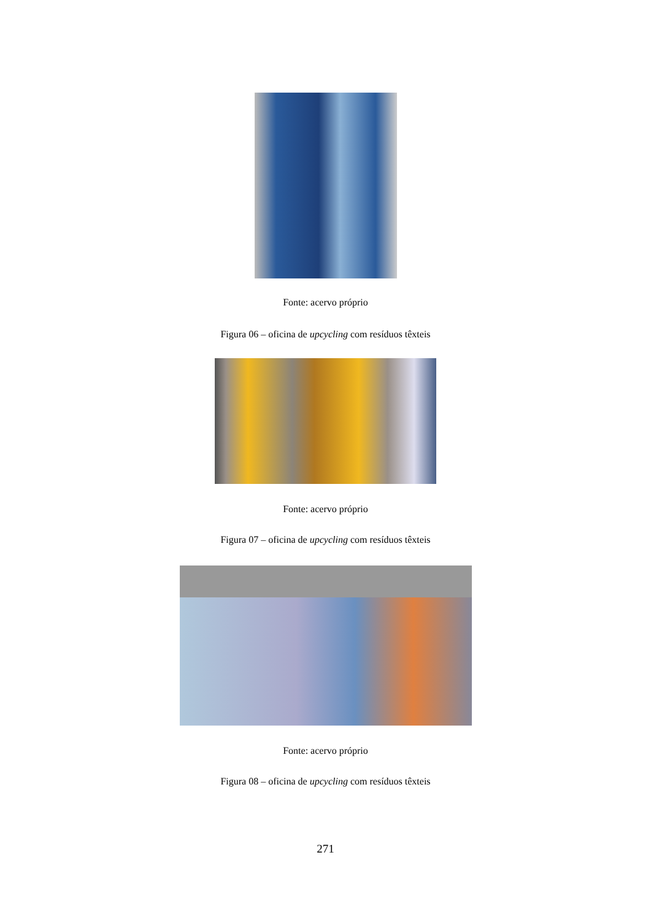Fonte: acervo próprio
Figura 06 – oficina de upcycling com resíduos têxteis
Fonte: acervo próprio
Figura 07 – oficina de upcycling com resíduos têxteis
Fonte: acervo próprio
Figura 08 – oficina de upcycling com resíduos têxteis
271